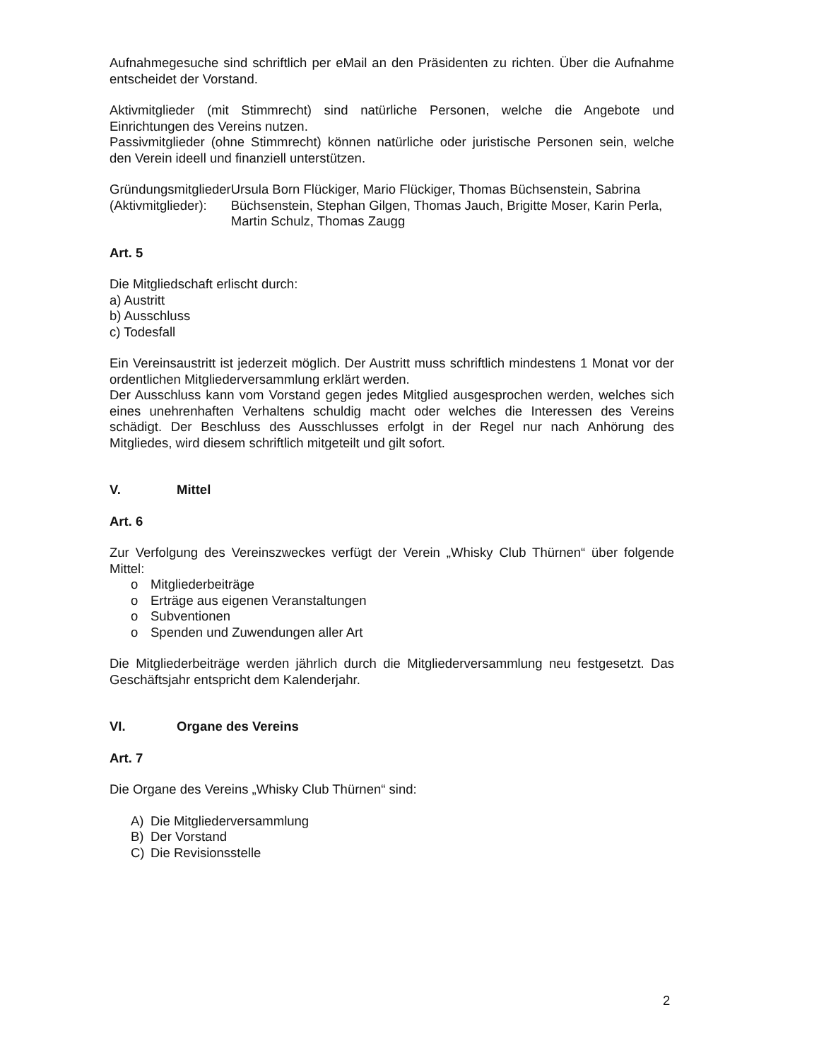Aufnahmegesuche sind schriftlich per eMail an den Präsidenten zu richten. Über die Aufnahme entscheidet der Vorstand.
Aktivmitglieder (mit Stimmrecht) sind natürliche Personen, welche die Angebote und Einrichtungen des Vereins nutzen.
Passivmitglieder (ohne Stimmrecht) können natürliche oder juristische Personen sein, welche den Verein ideell und finanziell unterstützen.
Gründungsmitglieder (Aktivmitglieder):
Ursula Born Flückiger, Mario Flückiger, Thomas Büchsenstein, Sabrina Büchsenstein, Stephan Gilgen, Thomas Jauch, Brigitte Moser, Karin Perla, Martin Schulz, Thomas Zaugg
Art. 5
Die Mitgliedschaft erlischt durch:
a) Austritt
b) Ausschluss
c) Todesfall
Ein Vereinsaustritt ist jederzeit möglich. Der Austritt muss schriftlich mindestens 1 Monat vor der ordentlichen Mitgliederversammlung erklärt werden.
Der Ausschluss kann vom Vorstand gegen jedes Mitglied ausgesprochen werden, welches sich eines unehrenhaften Verhaltens schuldig macht oder welches die Interessen des Vereins schädigt. Der Beschluss des Ausschlusses erfolgt in der Regel nur nach Anhörung des Mitgliedes, wird diesem schriftlich mitgeteilt und gilt sofort.
V. Mittel
Art. 6
Zur Verfolgung des Vereinszweckes verfügt der Verein „Whisky Club Thürnen“ über folgende Mittel:
o Mitgliederbeiträge
o Erträge aus eigenen Veranstaltungen
o Subventionen
o Spenden und Zuwendungen aller Art
Die Mitgliederbeiträge werden jährlich durch die Mitgliederversammlung neu festgesetzt. Das Geschäftsjahr entspricht dem Kalenderjahr.
VI. Organe des Vereins
Art. 7
Die Organe des Vereins „Whisky Club Thürnen“ sind:
A) Die Mitgliederversammlung
B) Der Vorstand
C) Die Revisionsstelle
2